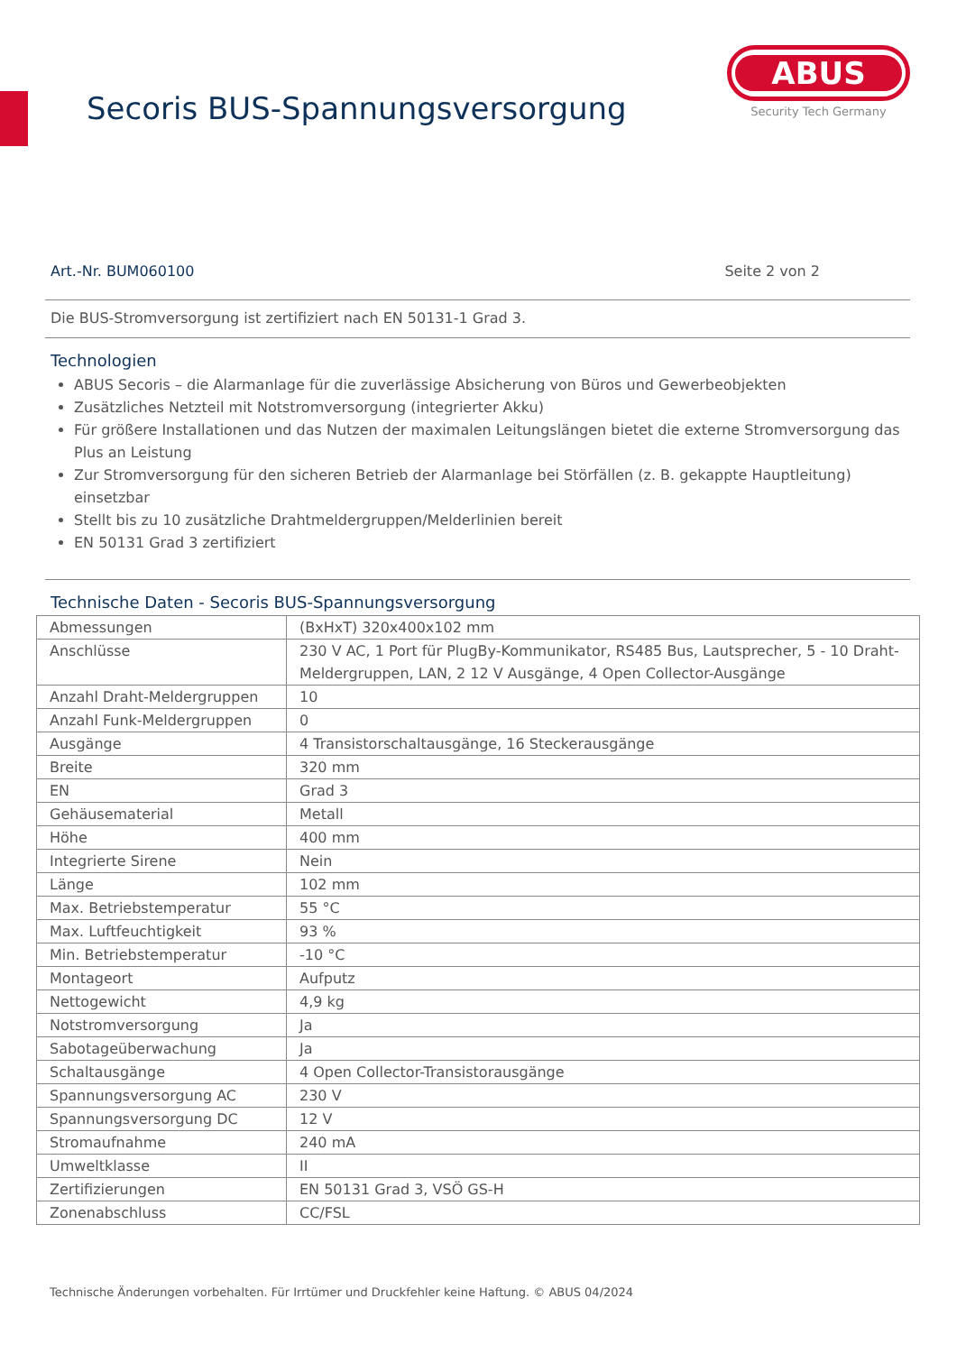Secoris BUS-Spannungsversorgung
ABUS
Security Tech Germany
Art.-Nr. BUM060100 Seite 2 von 2
Die BUS-Stromversorgung ist zertifiziert nach EN 50131-1 Grad 3.
Technologien
ABUS Secoris – die Alarmanlage für die zuverlässige Absicherung von Büros und Gewerbeobjekten
Zusätzliches Netzteil mit Notstromversorgung (integrierter Akku)
Für größere Installationen und das Nutzen der maximalen Leitungslängen bietet die externe Stromversorgung das Plus an Leistung
Zur Stromversorgung für den sicheren Betrieb der Alarmanlage bei Störfällen (z. B. gekappte Hauptleitung) einsetzbar
Stellt bis zu 10 zusätzliche Drahtmeldergruppen/Melderlinien bereit
EN 50131 Grad 3 zertifiziert
Technische Daten - Secoris BUS-Spannungsversorgung
| Abmessungen | (BxHxT) 320x400x102 mm |
| Anschlüsse | 230 V AC, 1 Port für PlugBy-Kommunikator, RS485 Bus, Lautsprecher, 5 - 10 Draht-Meldergruppen, LAN, 2 12 V Ausgänge, 4 Open Collector-Ausgänge |
| Anzahl Draht-Meldergruppen | 10 |
| Anzahl Funk-Meldergruppen | 0 |
| Ausgänge | 4 Transistorschaltausgänge, 16 Steckerausgänge |
| Breite | 320 mm |
| EN | Grad 3 |
| Gehäusematerial | Metall |
| Höhe | 400 mm |
| Integrierte Sirene | Nein |
| Länge | 102 mm |
| Max. Betriebstemperatur | 55 °C |
| Max. Luftfeuchtigkeit | 93 % |
| Min. Betriebstemperatur | -10 °C |
| Montageort | Aufputz |
| Nettogewicht | 4,9 kg |
| Notstromversorgung | Ja |
| Sabotageüberwachung | Ja |
| Schaltausgänge | 4 Open Collector-Transistorausgänge |
| Spannungsversorgung AC | 230 V |
| Spannungsversorgung DC | 12 V |
| Stromaufnahme | 240 mA |
| Umweltklasse | II |
| Zertifizierungen | EN 50131 Grad 3, VSÖ GS-H |
| Zonenabschluss | CC/FSL |
Technische Änderungen vorbehalten. Für Irrtümer und Druckfehler keine Haftung. © ABUS 04/2024